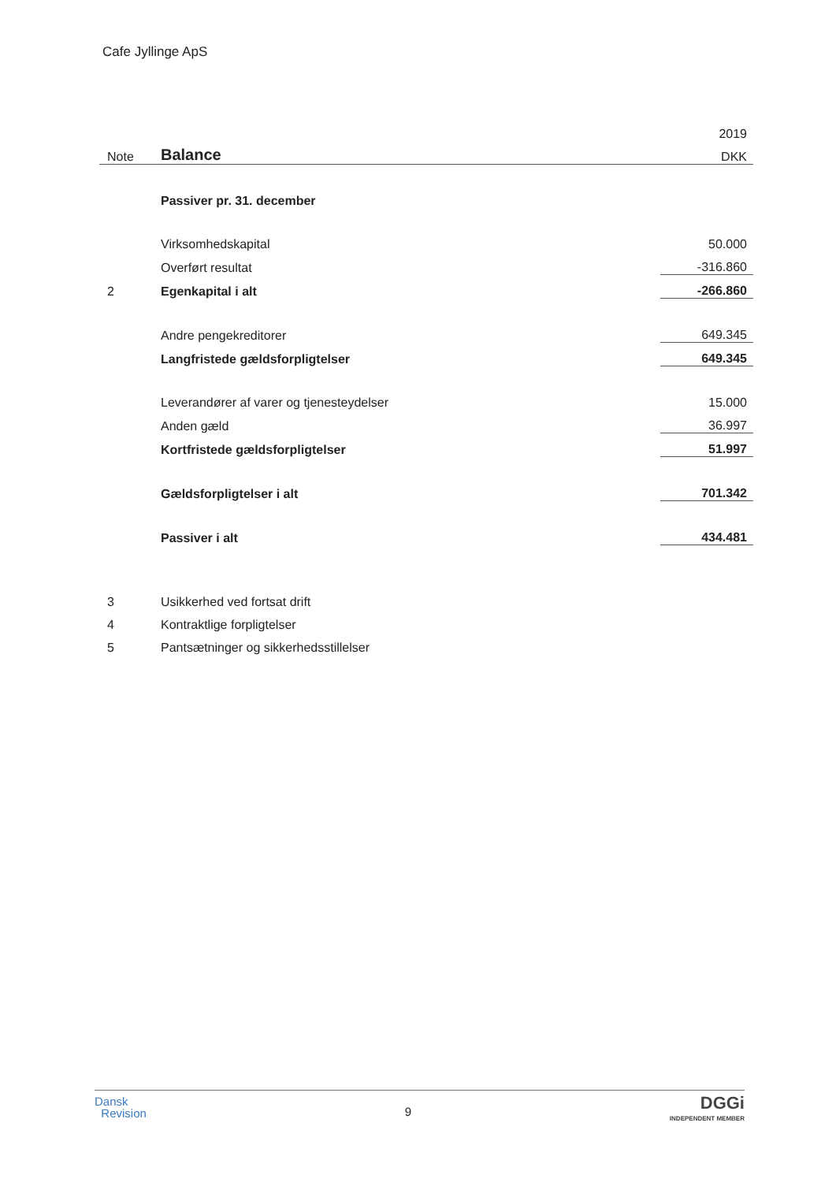Cafe Jyllinge ApS
| | | 2019 |
| Note | Balance | DKK |
| | Passiver pr. 31. december | |
| | Virksomhedskapital | 50.000 |
| | Overført resultat | -316.860 |
| 2 | Egenkapital i alt | -266.860 |
| | Andre pengekreditorer | 649.345 |
| | Langfristede gældsforpligtelser | 649.345 |
| | Leverandører af varer og tjenesteydelser | 15.000 |
| | Anden gæld | 36.997 |
| | Kortfristede gældsforpligtelser | 51.997 |
| | Gældsforpligtelser i alt | 701.342 |
| | Passiver i alt | 434.481 |
| 3 | Usikkerhed ved fortsat drift | |
| 4 | Kontraktlige forpligtelser | |
| 5 | Pantsætninger og sikkerhedsstillelser | |
Dansk
Revision
9
DGGi
INDEPENDENT MEMBER